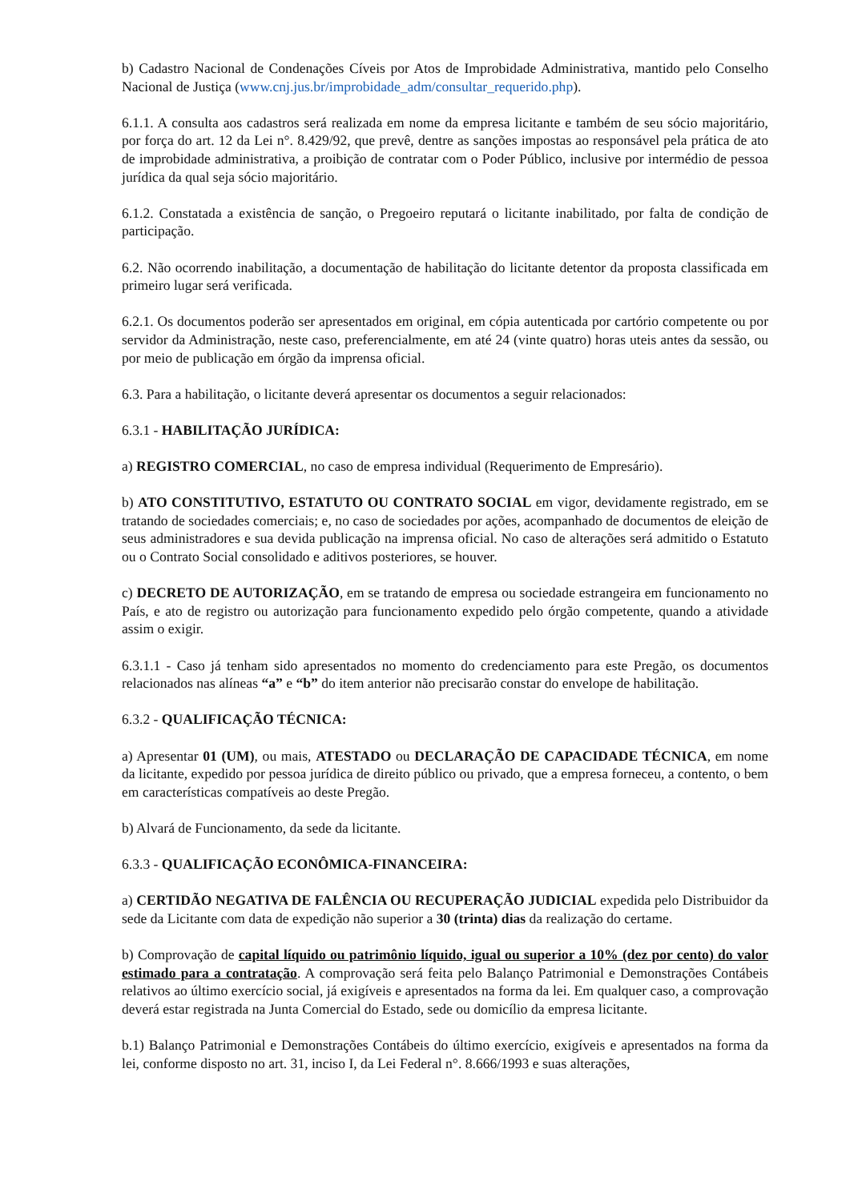b) Cadastro Nacional de Condenações Cíveis por Atos de Improbidade Administrativa, mantido pelo Conselho Nacional de Justiça (www.cnj.jus.br/improbidade_adm/consultar_requerido.php).
6.1.1. A consulta aos cadastros será realizada em nome da empresa licitante e também de seu sócio majoritário, por força do art. 12 da Lei n°. 8.429/92, que prevê, dentre as sanções impostas ao responsável pela prática de ato de improbidade administrativa, a proibição de contratar com o Poder Público, inclusive por intermédio de pessoa jurídica da qual seja sócio majoritário.
6.1.2. Constatada a existência de sanção, o Pregoeiro reputará o licitante inabilitado, por falta de condição de participação.
6.2. Não ocorrendo inabilitação, a documentação de habilitação do licitante detentor da proposta classificada em primeiro lugar será verificada.
6.2.1. Os documentos poderão ser apresentados em original, em cópia autenticada por cartório competente ou por servidor da Administração, neste caso, preferencialmente, em até 24 (vinte quatro) horas uteis antes da sessão, ou por meio de publicação em órgão da imprensa oficial.
6.3. Para a habilitação, o licitante deverá apresentar os documentos a seguir relacionados:
6.3.1 - HABILITAÇÃO JURÍDICA:
a) REGISTRO COMERCIAL, no caso de empresa individual (Requerimento de Empresário).
b) ATO CONSTITUTIVO, ESTATUTO OU CONTRATO SOCIAL em vigor, devidamente registrado, em se tratando de sociedades comerciais; e, no caso de sociedades por ações, acompanhado de documentos de eleição de seus administradores e sua devida publicação na imprensa oficial. No caso de alterações será admitido o Estatuto ou o Contrato Social consolidado e aditivos posteriores, se houver.
c) DECRETO DE AUTORIZAÇÃO, em se tratando de empresa ou sociedade estrangeira em funcionamento no País, e ato de registro ou autorização para funcionamento expedido pelo órgão competente, quando a atividade assim o exigir.
6.3.1.1 - Caso já tenham sido apresentados no momento do credenciamento para este Pregão, os documentos relacionados nas alíneas “a” e “b” do item anterior não precisarão constar do envelope de habilitação.
6.3.2 - QUALIFICAÇÃO TÉCNICA:
a) Apresentar 01 (UM), ou mais, ATESTADO ou DECLARAÇÃO DE CAPACIDADE TÉCNICA, em nome da licitante, expedido por pessoa jurídica de direito público ou privado, que a empresa forneceu, a contento, o bem em características compatíveis ao deste Pregão.
b) Alvará de Funcionamento, da sede da licitante.
6.3.3 - QUALIFICAÇÃO ECONÔMICA-FINANCEIRA:
a) CERTIDÃO NEGATIVA DE FALÊNCIA OU RECUPERAÇÃO JUDICIAL expedida pelo Distribuidor da sede da Licitante com data de expedição não superior a 30 (trinta) dias da realização do certame.
b) Comprovação de capital líquido ou patrimônio líquido, igual ou superior a 10% (dez por cento) do valor estimado para a contratação. A comprovação será feita pelo Balanço Patrimonial e Demonstrações Contábeis relativos ao último exercício social, já exigíveis e apresentados na forma da lei. Em qualquer caso, a comprovação deverá estar registrada na Junta Comercial do Estado, sede ou domicílio da empresa licitante.
b.1) Balanço Patrimonial e Demonstrações Contábeis do último exercício, exigíveis e apresentados na forma da lei, conforme disposto no art. 31, inciso I, da Lei Federal n°. 8.666/1993 e suas alterações,